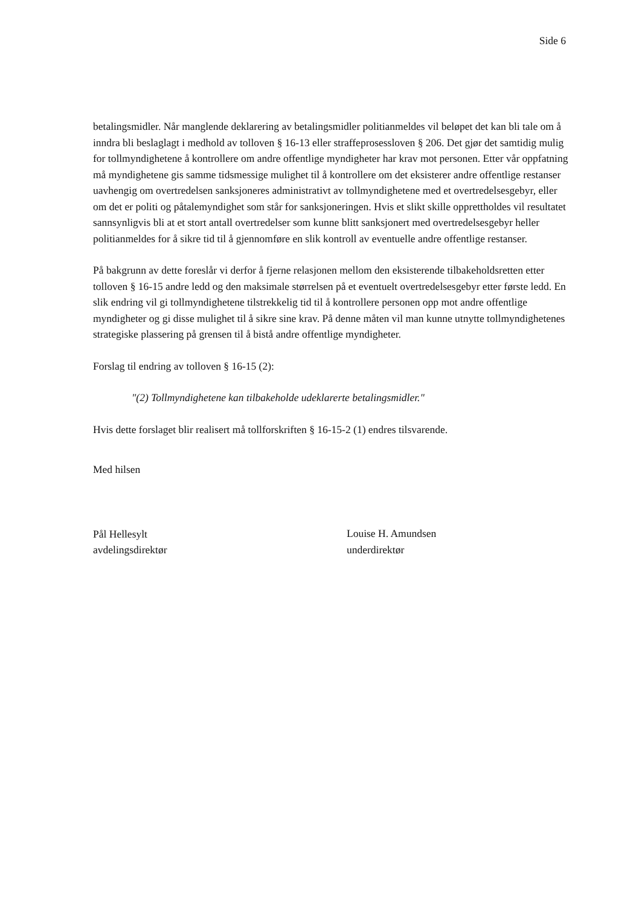Side 6
betalingsmidler. Når manglende deklarering av betalingsmidler politianmeldes vil beløpet det kan bli tale om å inndra bli beslaglagt i medhold av tolloven § 16-13 eller straffeprosessloven § 206. Det gjør det samtidig mulig for tollmyndighetene å kontrollere om andre offentlige myndigheter har krav mot personen. Etter vår oppfatning må myndighetene gis samme tidsmessige mulighet til å kontrollere om det eksisterer andre offentlige restanser uavhengig om overtredelsen sanksjoneres administrativt av tollmyndighetene med et overtredelsesgebyr, eller om det er politi og påtalemyndighet som står for sanksjoneringen. Hvis et slikt skille opprettholdes vil resultatet sannsynligvis bli at et stort antall overtredelser som kunne blitt sanksjonert med overtredelsesgebyr heller politianmeldes for å sikre tid til å gjennomføre en slik kontroll av eventuelle andre offentlige restanser.
På bakgrunn av dette foreslår vi derfor å fjerne relasjonen mellom den eksisterende tilbakeholdsretten etter tolloven § 16-15 andre ledd og den maksimale størrelsen på et eventuelt overtredelsesgebyr etter første ledd. En slik endring vil gi tollmyndighetene tilstrekkelig tid til å kontrollere personen opp mot andre offentlige myndigheter og gi disse mulighet til å sikre sine krav. På denne måten vil man kunne utnytte tollmyndighetenes strategiske plassering på grensen til å bistå andre offentlige myndigheter.
Forslag til endring av tolloven § 16-15 (2):
"(2) Tollmyndighetene kan tilbakeholde udeklarerte betalingsmidler."
Hvis dette forslaget blir realisert må tollforskriften § 16-15-2 (1) endres tilsvarende.
Med hilsen
Pål Hellesylt
avdelingsdirektør
Louise H. Amundsen
underdirektør